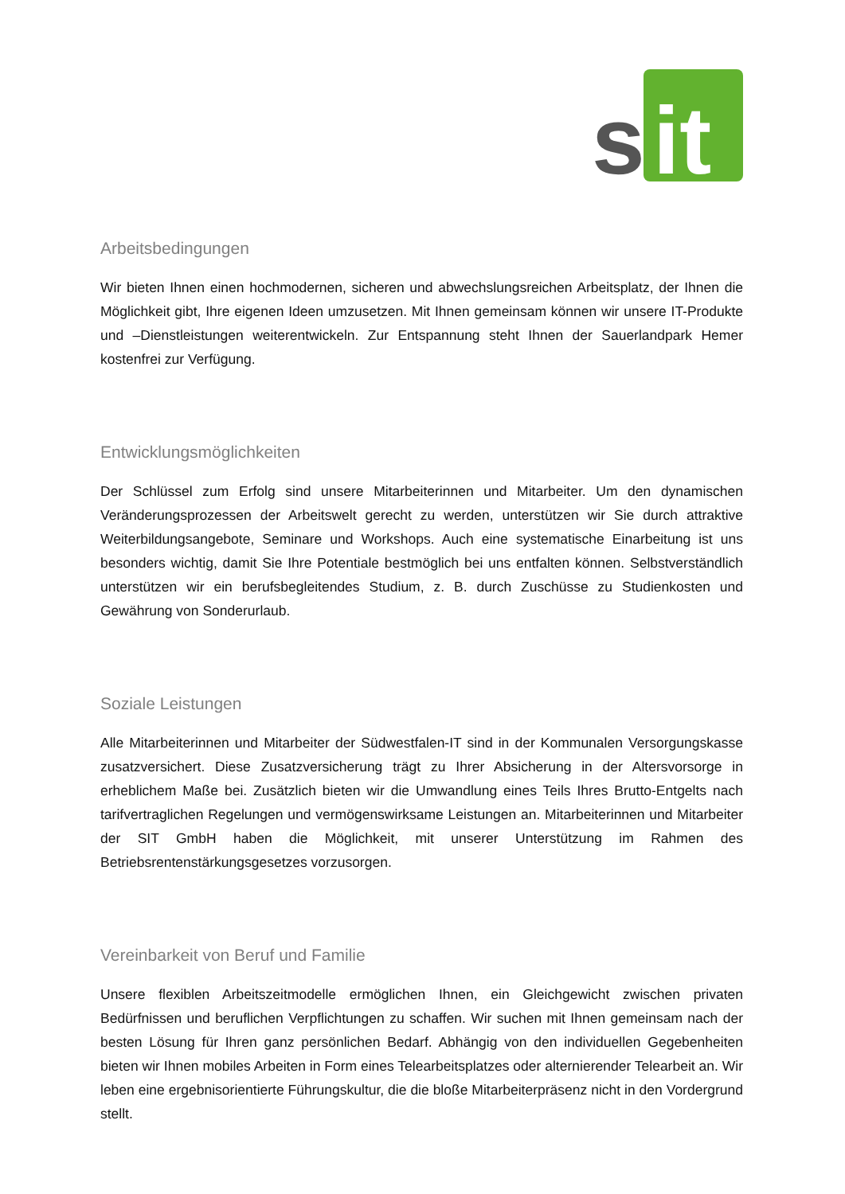s
it
Arbeitsbedingungen
Wir bieten Ihnen einen hochmodernen, sicheren und abwechslungsreichen Arbeitsplatz, der Ihnen die Möglichkeit gibt, Ihre eigenen Ideen umzusetzen. Mit Ihnen gemeinsam können wir unsere IT-Produkte und –Dienstleistungen weiterentwickeln. Zur Entspannung steht Ihnen der Sauerlandpark Hemer kostenfrei zur Verfügung.
Entwicklungsmöglichkeiten
Der Schlüssel zum Erfolg sind unsere Mitarbeiterinnen und Mitarbeiter. Um den dynamischen Veränderungsprozessen der Arbeitswelt gerecht zu werden, unterstützen wir Sie durch attraktive Weiterbildungsangebote, Seminare und Workshops. Auch eine systematische Einarbeitung ist uns besonders wichtig, damit Sie Ihre Potentiale bestmöglich bei uns entfalten können. Selbstverständlich unterstützen wir ein berufsbegleitendes Studium, z. B. durch Zuschüsse zu Studienkosten und Gewährung von Sonderurlaub.
Soziale Leistungen
Alle Mitarbeiterinnen und Mitarbeiter der Südwestfalen-IT sind in der Kommunalen Versorgungskasse zusatzversichert. Diese Zusatzversicherung trägt zu Ihrer Absicherung in der Altersvorsorge in erheblichem Maße bei. Zusätzlich bieten wir die Umwandlung eines Teils Ihres Brutto-Entgelts nach tarifvertraglichen Regelungen und vermögenswirksame Leistungen an. Mitarbeiterinnen und Mitarbeiter der SIT GmbH haben die Möglichkeit, mit unserer Unterstützung im Rahmen des Betriebsrentenstärkungsgesetzes vorzusorgen.
Vereinbarkeit von Beruf und Familie
Unsere flexiblen Arbeitszeitmodelle ermöglichen Ihnen, ein Gleichgewicht zwischen privaten Bedürfnissen und beruflichen Verpflichtungen zu schaffen. Wir suchen mit Ihnen gemeinsam nach der besten Lösung für Ihren ganz persönlichen Bedarf. Abhängig von den individuellen Gegebenheiten bieten wir Ihnen mobiles Arbeiten in Form eines Telearbeitsplatzes oder alternierender Telearbeit an. Wir leben eine ergebnisorientierte Führungskultur, die die bloße Mitarbeiterpräsenz nicht in den Vordergrund stellt.